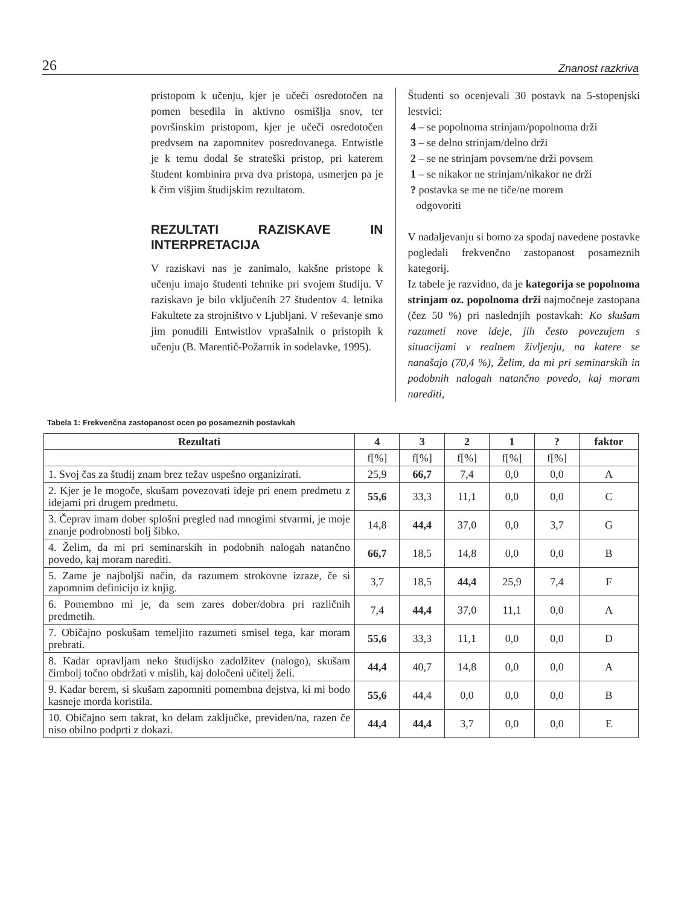26 Znanost razkriva
pristopom k učenju, kjer je učeči osredotočen na pomen besedila in aktivno osmišlja snov, ter površinskim pristopom, kjer je učeči osredotočen predvsem na zapomnitev posredovanega. Entwistle je k temu dodal še strateški pristop, pri katerem študent kombinira prva dva pristopa, usmerjen pa je k čim višjim študijskim rezultatom.
REZULTATI RAZISKAVE IN INTERPRETACIJA
V raziskavi nas je zanimalo, kakšne pristope k učenju imajo študenti tehnike pri svojem študiju. V raziskavo je bilo vključenih 27 študentov 4. letnika Fakultete za strojništvo v Ljubljani. V reševanje smo jim ponudili Entwistlov vprašalnik o pristopih k učenju (B. Marentič-Požarnik in sodelavke, 1995).
Študenti so ocenjevali 30 postavk na 5-stopenjski lestvici:
4 – se popolnoma strinjam/popolnoma drži
3 – se delno strinjam/delno drži
2 – se ne strinjam povsem/ne drži povsem
1 – se nikakor ne strinjam/nikakor ne drži
? postavka se me ne tiče/ne morem
odgovoriti
V nadaljevanju si bomo za spodaj navedene postavke pogledali frekvenčno zastopanost posameznih kategorij.
Iz tabele je razvidno, da je kategorija se popolnoma strinjam oz. popolnoma drži najmočneje zastopana (čez 50 %) pri naslednjih postavkah: Ko skušam razumeti nove ideje, jih često povezujem s situacijami v realnem življenju, na katere se nanašajo (70,4 %), Želim, da mi pri seminarskih in podobnih nalogah natančno povedo, kaj moram narediti,
Tabela 1: Frekvenčna zastopanost ocen po posameznih postavkah
| Rezultati | 4 | 3 | 2 | 1 | ? | faktor |
| --- | --- | --- | --- | --- | --- | --- |
| | f[%] | f[%] | f[%] | f[%] | f[%] | |
| 1. Svoj čas za študij znam brez težav uspešno organizirati. | 25,9 | 66,7 | 7,4 | 0,0 | 0,0 | A |
| 2. Kjer je le mogoče, skušam povezovati ideje pri enem predmetu z idejami pri drugem predmetu. | 55,6 | 33,3 | 11,1 | 0,0 | 0,0 | C |
| 3. Čeprav imam dober splošni pregled nad mnogimi stvarmi, je moje znanje podrobnosti bolj šibko. | 14,8 | 44,4 | 37,0 | 0,0 | 3,7 | G |
| 4. Želim, da mi pri seminarskih in podobnih nalogah natančno povedo, kaj moram narediti. | 66,7 | 18,5 | 14,8 | 0,0 | 0,0 | B |
| 5. Zame je najboljši način, da razumem strokovne izraze, če si zapomnim definicijo iz knjig. | 3,7 | 18,5 | 44,4 | 25,9 | 7,4 | F |
| 6. Pomembno mi je, da sem zares dober/dobra pri različnih predmetih. | 7,4 | 44,4 | 37,0 | 11,1 | 0,0 | A |
| 7. Običajno poskušam temeljito razumeti smisel tega, kar moram prebrati. | 55,6 | 33,3 | 11,1 | 0,0 | 0,0 | D |
| 8. Kadar opravljam neko študijsko zadolžitev (nalogo), skušam čimbolj točno obdržati v mislih, kaj določeni učitelj želi. | 44,4 | 40,7 | 14,8 | 0,0 | 0,0 | A |
| 9. Kadar berem, si skušam zapomniti pomembna dejstva, ki mi bodo kasneje morda koristila. | 55,6 | 44,4 | 0,0 | 0,0 | 0,0 | B |
| 10. Običajno sem takrat, ko delam zaključke, previden/na, razen če niso obilno podprti z dokazi. | 44,4 | 44,4 | 3,7 | 0,0 | 0,0 | E |